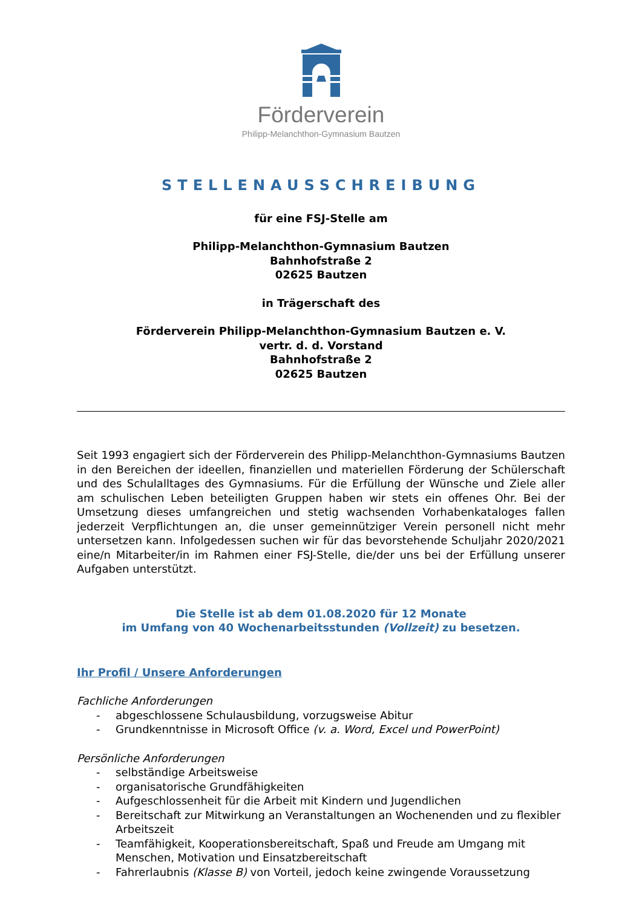Förderverein
Philipp-Melanchthon-Gymnasium Bautzen
STELLENAUSSCHREIBUNG
für eine FSJ-Stelle am
Philipp-Melanchthon-Gymnasium Bautzen
Bahnhofstraße 2
02625 Bautzen
in Trägerschaft des
Förderverein Philipp-Melanchthon-Gymnasium Bautzen e. V.
vertr. d. d. Vorstand
Bahnhofstraße 2
02625 Bautzen
Seit 1993 engagiert sich der Förderverein des Philipp-Melanchthon-Gymnasiums Bautzen in den Bereichen der ideellen, finanziellen und materiellen Förderung der Schülerschaft und des Schulalltages des Gymnasiums. Für die Erfüllung der Wünsche und Ziele aller am schulischen Leben beteiligten Gruppen haben wir stets ein offenes Ohr. Bei der Umsetzung dieses umfangreichen und stetig wachsenden Vorhabenkataloges fallen jederzeit Verpflichtungen an, die unser gemeinnütziger Verein personell nicht mehr untersetzen kann. Infolgedessen suchen wir für das bevorstehende Schuljahr 2020/2021 eine/n Mitarbeiter/in im Rahmen einer FSJ-Stelle, die/der uns bei der Erfüllung unserer Aufgaben unterstützt.
Die Stelle ist ab dem 01.08.2020 für 12 Monate
im Umfang von 40 Wochenarbeitsstunden (Vollzeit) zu besetzen.
Ihr Profil / Unsere Anforderungen
Fachliche Anforderungen
- abgeschlossene Schulausbildung, vorzugsweise Abitur
- Grundkenntnisse in Microsoft Office (v. a. Word, Excel und PowerPoint)
Persönliche Anforderungen
- selbständige Arbeitsweise
- organisatorische Grundfähigkeiten
- Aufgeschlossenheit für die Arbeit mit Kindern und Jugendlichen
- Bereitschaft zur Mitwirkung an Veranstaltungen an Wochenenden und zu flexibler Arbeitszeit
- Teamfähigkeit, Kooperationsbereitschaft, Spaß und Freude am Umgang mit Menschen, Motivation und Einsatzbereitschaft
- Fahrerlaubnis (Klasse B) von Vorteil, jedoch keine zwingende Voraussetzung